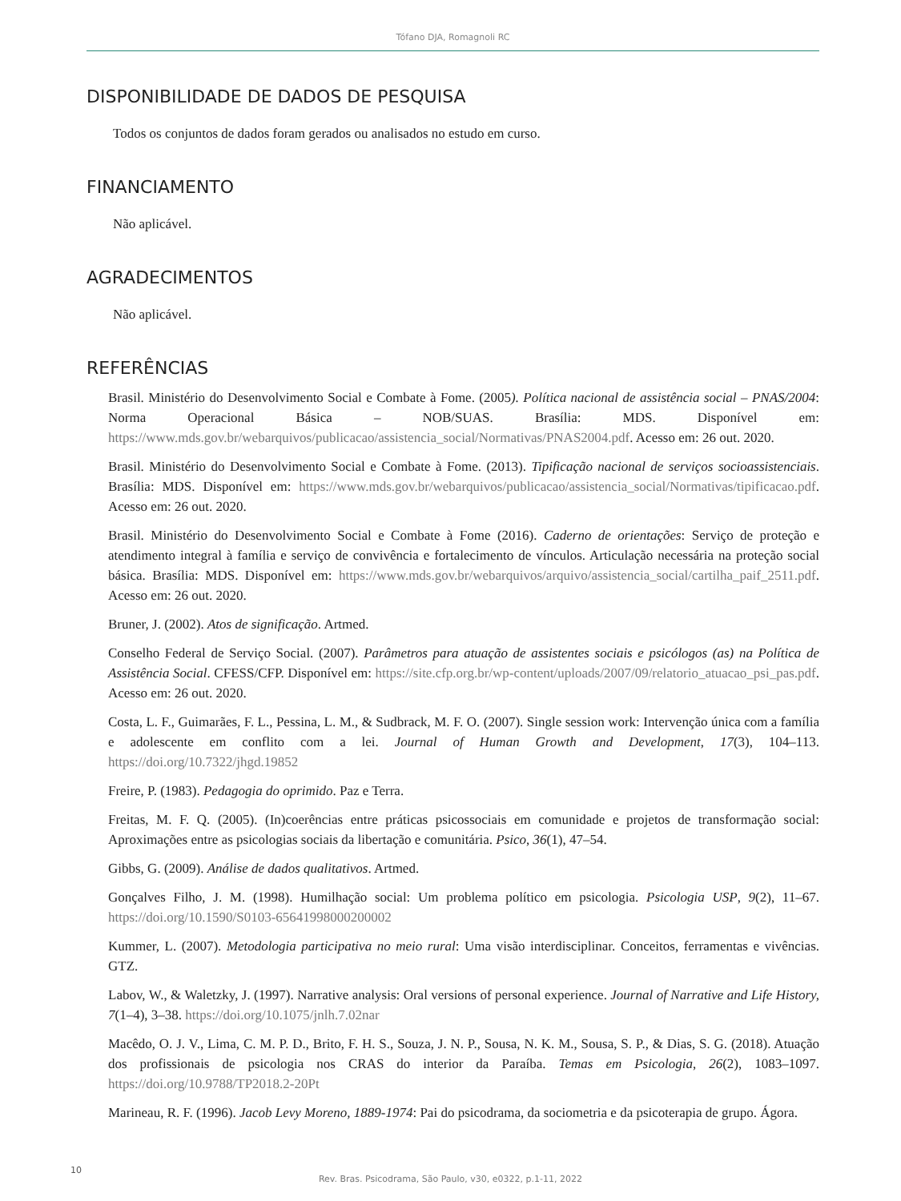Tófano DJA, Romagnoli RC
DISPONIBILIDADE DE DADOS DE PESQUISA
Todos os conjuntos de dados foram gerados ou analisados no estudo em curso.
FINANCIAMENTO
Não aplicável.
AGRADECIMENTOS
Não aplicável.
REFERÊNCIAS
Brasil. Ministério do Desenvolvimento Social e Combate à Fome. (2005). Política nacional de assistência social – PNAS/2004: Norma Operacional Básica – NOB/SUAS. Brasília: MDS. Disponível em: https://www.mds.gov.br/webarquivos/publicacao/assistencia_social/Normativas/PNAS2004.pdf. Acesso em: 26 out. 2020.
Brasil. Ministério do Desenvolvimento Social e Combate à Fome. (2013). Tipificação nacional de serviços socioassistenciais. Brasília: MDS. Disponível em: https://www.mds.gov.br/webarquivos/publicacao/assistencia_social/Normativas/tipificacao.pdf. Acesso em: 26 out. 2020.
Brasil. Ministério do Desenvolvimento Social e Combate à Fome (2016). Caderno de orientações: Serviço de proteção e atendimento integral à família e serviço de convivência e fortalecimento de vínculos. Articulação necessária na proteção social básica. Brasília: MDS. Disponível em: https://www.mds.gov.br/webarquivos/arquivo/assistencia_social/cartilha_paif_2511.pdf. Acesso em: 26 out. 2020.
Bruner, J. (2002). Atos de significação. Artmed.
Conselho Federal de Serviço Social. (2007). Parâmetros para atuação de assistentes sociais e psicólogos (as) na Política de Assistência Social. CFESS/CFP. Disponível em: https://site.cfp.org.br/wp-content/uploads/2007/09/relatorio_atuacao_psi_pas.pdf. Acesso em: 26 out. 2020.
Costa, L. F., Guimarães, F. L., Pessina, L. M., & Sudbrack, M. F. O. (2007). Single session work: Intervenção única com a família e adolescente em conflito com a lei. Journal of Human Growth and Development, 17(3), 104–113. https://doi.org/10.7322/jhgd.19852
Freire, P. (1983). Pedagogia do oprimido. Paz e Terra.
Freitas, M. F. Q. (2005). (In)coerências entre práticas psicossociais em comunidade e projetos de transformação social: Aproximações entre as psicologias sociais da libertação e comunitária. Psico, 36(1), 47–54.
Gibbs, G. (2009). Análise de dados qualitativos. Artmed.
Gonçalves Filho, J. M. (1998). Humilhação social: Um problema político em psicologia. Psicologia USP, 9(2), 11–67. https://doi.org/10.1590/S0103-65641998000200002
Kummer, L. (2007). Metodologia participativa no meio rural: Uma visão interdisciplinar. Conceitos, ferramentas e vivências. GTZ.
Labov, W., & Waletzky, J. (1997). Narrative analysis: Oral versions of personal experience. Journal of Narrative and Life History, 7(1–4), 3–38. https://doi.org/10.1075/jnlh.7.02nar
Macêdo, O. J. V., Lima, C. M. P. D., Brito, F. H. S., Souza, J. N. P., Sousa, N. K. M., Sousa, S. P., & Dias, S. G. (2018). Atuação dos profissionais de psicologia nos CRAS do interior da Paraíba. Temas em Psicologia, 26(2), 1083–1097. https://doi.org/10.9788/TP2018.2-20Pt
Marineau, R. F. (1996). Jacob Levy Moreno, 1889-1974: Pai do psicodrama, da sociometria e da psicoterapia de grupo. Ágora.
10
Rev. Bras. Psicodrama, São Paulo, v30, e0322, p.1-11, 2022